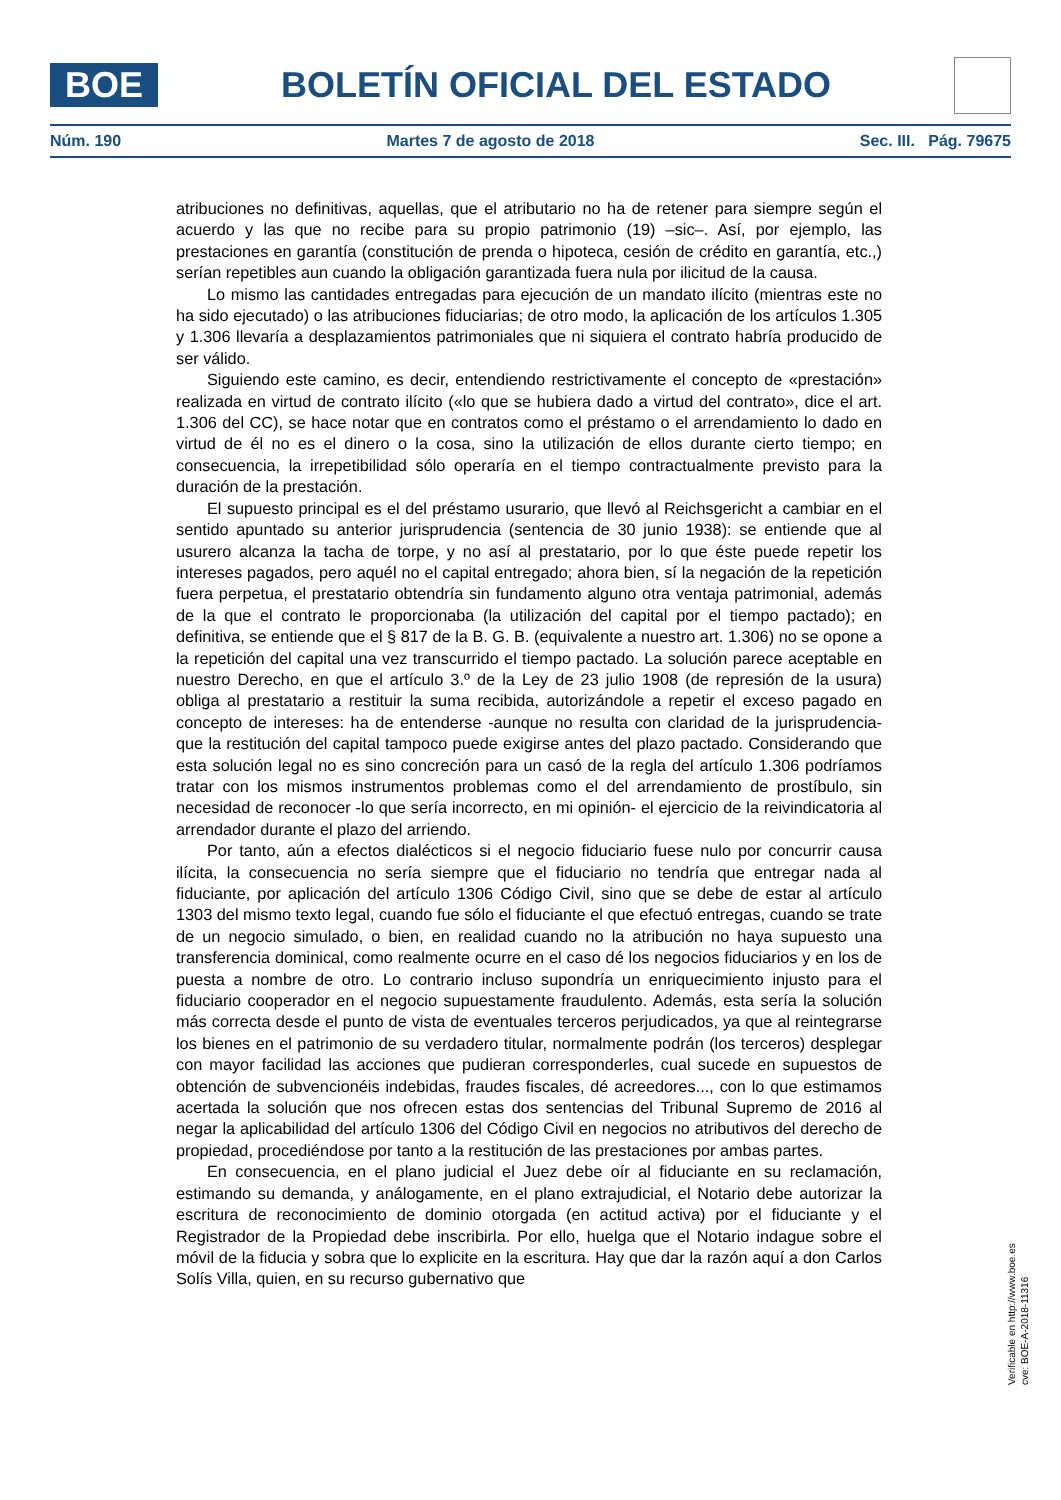BOE
BOLETÍN OFICIAL DEL ESTADO
Núm. 190 Martes 7 de agosto de 2018 Sec. III. Pág. 79675
atribuciones no definitivas, aquellas, que el atributario no ha de retener para siempre según el acuerdo y las que no recibe para su propio patrimonio (19) –sic–. Así, por ejemplo, las prestaciones en garantía (constitución de prenda o hipoteca, cesión de crédito en garantía, etc.,) serían repetibles aun cuando la obligación garantizada fuera nula por ilicitud de la causa.
Lo mismo las cantidades entregadas para ejecución de un mandato ilícito (mientras este no ha sido ejecutado) o las atribuciones fiduciarias; de otro modo, la aplicación de los artículos 1.305 y 1.306 llevaría a desplazamientos patrimoniales que ni siquiera el contrato habría producido de ser válido.
Siguiendo este camino, es decir, entendiendo restrictivamente el concepto de «prestación» realizada en virtud de contrato ilícito («lo que se hubiera dado a virtud del contrato», dice el art. 1.306 del CC), se hace notar que en contratos como el préstamo o el arrendamiento lo dado en virtud de él no es el dinero o la cosa, sino la utilización de ellos durante cierto tiempo; en consecuencia, la irrepetibilidad sólo operaría en el tiempo contractualmente previsto para la duración de la prestación.
El supuesto principal es el del préstamo usurario, que llevó al Reichsgericht a cambiar en el sentido apuntado su anterior jurisprudencia (sentencia de 30 junio 1938): se entiende que al usurero alcanza la tacha de torpe, y no así al prestatario, por lo que éste puede repetir los intereses pagados, pero aquél no el capital entregado; ahora bien, sí la negación de la repetición fuera perpetua, el prestatario obtendría sin fundamento alguno otra ventaja patrimonial, además de la que el contrato le proporcionaba (la utilización del capital por el tiempo pactado); en definitiva, se entiende que el § 817 de la B. G. B. (equivalente a nuestro art. 1.306) no se opone a la repetición del capital una vez transcurrido el tiempo pactado. La solución parece aceptable en nuestro Derecho, en que el artículo 3.º de la Ley de 23 julio 1908 (de represión de la usura) obliga al prestatario a restituir la suma recibida, autorizándole a repetir el exceso pagado en concepto de intereses: ha de entenderse -aunque no resulta con claridad de la jurisprudencia- que la restitución del capital tampoco puede exigirse antes del plazo pactado. Considerando que esta solución legal no es sino concreción para un casó de la regla del artículo 1.306 podríamos tratar con los mismos instrumentos problemas como el del arrendamiento de prostíbulo, sin necesidad de reconocer -lo que sería incorrecto, en mi opinión- el ejercicio de la reivindicatoria al arrendador durante el plazo del arriendo.
Por tanto, aún a efectos dialécticos si el negocio fiduciario fuese nulo por concurrir causa ilícita, la consecuencia no sería siempre que el fiduciario no tendría que entregar nada al fiduciante, por aplicación del artículo 1306 Código Civil, sino que se debe de estar al artículo 1303 del mismo texto legal, cuando fue sólo el fiduciante el que efectuó entregas, cuando se trate de un negocio simulado, o bien, en realidad cuando no la atribución no haya supuesto una transferencia dominical, como realmente ocurre en el caso dé los negocios fiduciarios y en los de puesta a nombre de otro. Lo contrario incluso supondría un enriquecimiento injusto para el fiduciario cooperador en el negocio supuestamente fraudulento. Además, esta sería la solución más correcta desde el punto de vista de eventuales terceros perjudicados, ya que al reintegrarse los bienes en el patrimonio de su verdadero titular, normalmente podrán (los terceros) desplegar con mayor facilidad las acciones que pudieran corresponderles, cual sucede en supuestos de obtención de subvencionéis indebidas, fraudes fiscales, dé acreedores..., con lo que estimamos acertada la solución que nos ofrecen estas dos sentencias del Tribunal Supremo de 2016 al negar la aplicabilidad del artículo 1306 del Código Civil en negocios no atributivos del derecho de propiedad, procediéndose por tanto a la restitución de las prestaciones por ambas partes.
En consecuencia, en el plano judicial el Juez debe oír al fiduciante en su reclamación, estimando su demanda, y análogamente, en el plano extrajudicial, el Notario debe autorizar la escritura de reconocimiento de dominio otorgada (en actitud activa) por el fiduciante y el Registrador de la Propiedad debe inscribirla. Por ello, huelga que el Notario indague sobre el móvil de la fiducia y sobra que lo explicite en la escritura. Hay que dar la razón aquí a don Carlos Solís Villa, quien, en su recurso gubernativo que
Verificable en http://www.boe.es
cve: BOE-A-2018-11316